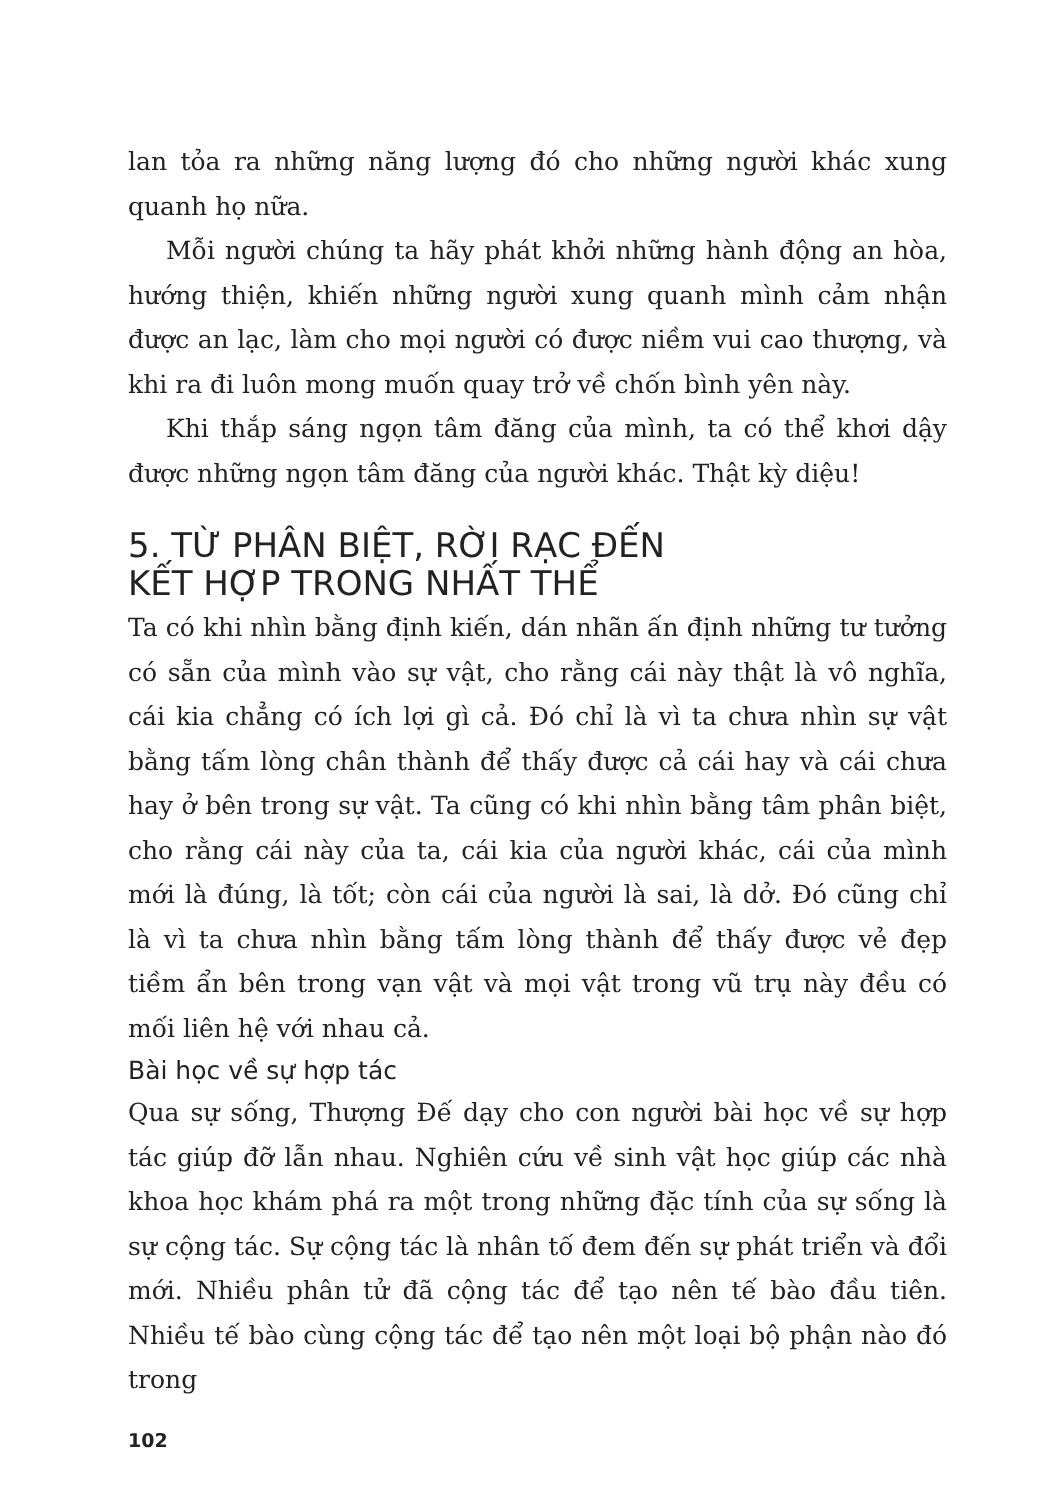lan tỏa ra những năng lượng đó cho những người khác xung quanh họ nữa.
Mỗi người chúng ta hãy phát khởi những hành động an hòa, hướng thiện, khiến những người xung quanh mình cảm nhận được an lạc, làm cho mọi người có được niềm vui cao thượng, và khi ra đi luôn mong muốn quay trở về chốn bình yên này.
Khi thắp sáng ngọn tâm đăng của mình, ta có thể khơi dậy được những ngọn tâm đăng của người khác. Thật kỳ diệu!
5. TỪ PHÂN BIỆT, RỜI RẠC ĐẾN
KẾT HỢP TRONG NHẤT THỂ
Ta có khi nhìn bằng định kiến, dán nhãn ấn định những tư tưởng có sẵn của mình vào sự vật, cho rằng cái này thật là vô nghĩa, cái kia chẳng có ích lợi gì cả. Đó chỉ là vì ta chưa nhìn sự vật bằng tấm lòng chân thành để thấy được cả cái hay và cái chưa hay ở bên trong sự vật. Ta cũng có khi nhìn bằng tâm phân biệt, cho rằng cái này của ta, cái kia của người khác, cái của mình mới là đúng, là tốt; còn cái của người là sai, là dở. Đó cũng chỉ là vì ta chưa nhìn bằng tấm lòng thành để thấy được vẻ đẹp tiềm ẩn bên trong vạn vật và mọi vật trong vũ trụ này đều có mối liên hệ với nhau cả.
Bài học về sự hợp tác
Qua sự sống, Thượng Đế dạy cho con người bài học về sự hợp tác giúp đỡ lẫn nhau. Nghiên cứu về sinh vật học giúp các nhà khoa học khám phá ra một trong những đặc tính của sự sống là sự cộng tác. Sự cộng tác là nhân tố đem đến sự phát triển và đổi mới. Nhiều phân tử đã cộng tác để tạo nên tế bào đầu tiên. Nhiều tế bào cùng cộng tác để tạo nên một loại bộ phận nào đó trong
102